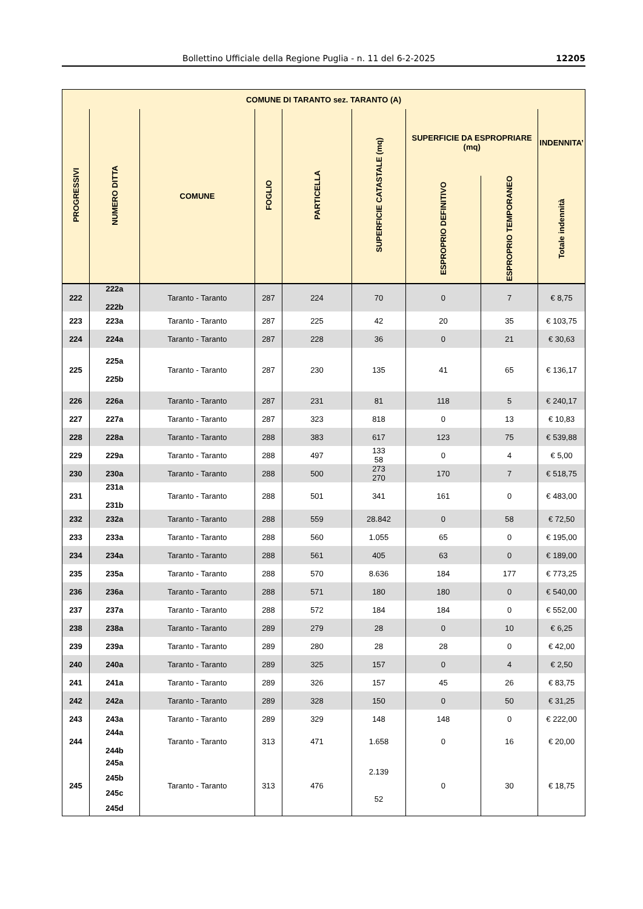Bollettino Ufficiale della Regione Puglia - n. 11 del 6-2-2025 12205
| COMUNE DI TARANTO sez. TARANTO (A) | | | | | | | | |
| --- | --- | --- | --- | --- | --- | --- | --- | --- |
| PROGRESSIVI | NUMERO DITTA | COMUNE | FOGLIO | PARTICELLA | SUPERFICIE CATASTALE (mq) | SUPERFICIE DA ESPROPRIARE (mq) | | INDENNITA’ |
| | | | | | | ESPROPRIO DEFINITIVO | ESPROPRIO TEMPORANEO | Totale indennità |
| 222 | 222a 222b | Taranto - Taranto | 287 | 224 | 70 | 0 | 7 | € 8,75 |
| 223 | 223a | Taranto - Taranto | 287 | 225 | 42 | 20 | 35 | € 103,75 |
| 224 | 224a | Taranto - Taranto | 287 | 228 | 36 | 0 | 21 | € 30,63 |
| 225 | 225a 225b | Taranto - Taranto | 287 | 230 | 135 | 41 | 65 | € 136,17 |
| 226 | 226a | Taranto - Taranto | 287 | 231 | 81 | 118 | 5 | € 240,17 |
| 227 | 227a | Taranto - Taranto | 287 | 323 | 818 | 0 | 13 | € 10,83 |
| 228 | 228a | Taranto - Taranto | 288 | 383 | 617 | 123 | 75 | € 539,88 |
| 229 | 229a | Taranto - Taranto | 288 | 497 | 133 58 | 0 | 4 | € 5,00 |
| 230 | 230a | Taranto - Taranto | 288 | 500 | 273 270 | 170 | 7 | € 518,75 |
| 231 | 231a 231b | Taranto - Taranto | 288 | 501 | 341 | 161 | 0 | € 483,00 |
| 232 | 232a | Taranto - Taranto | 288 | 559 | 28.842 | 0 | 58 | € 72,50 |
| 233 | 233a | Taranto - Taranto | 288 | 560 | 1.055 | 65 | 0 | € 195,00 |
| 234 | 234a | Taranto - Taranto | 288 | 561 | 405 | 63 | 0 | € 189,00 |
| 235 | 235a | Taranto - Taranto | 288 | 570 | 8.636 | 184 | 177 | € 773,25 |
| 236 | 236a | Taranto - Taranto | 288 | 571 | 180 | 180 | 0 | € 540,00 |
| 237 | 237a | Taranto - Taranto | 288 | 572 | 184 | 184 | 0 | € 552,00 |
| 238 | 238a | Taranto - Taranto | 289 | 279 | 28 | 0 | 10 | € 6,25 |
| 239 | 239a | Taranto - Taranto | 289 | 280 | 28 | 28 | 0 | € 42,00 |
| 240 | 240a | Taranto - Taranto | 289 | 325 | 157 | 0 | 4 | € 2,50 |
| 241 | 241a | Taranto - Taranto | 289 | 326 | 157 | 45 | 26 | € 83,75 |
| 242 | 242a | Taranto - Taranto | 289 | 328 | 150 | 0 | 50 | € 31,25 |
| 243 | 243a | Taranto - Taranto | 289 | 329 | 148 | 148 | 0 | € 222,00 |
| 244 | 244a 244b | Taranto - Taranto | 313 | 471 | 1.658 | 0 | 16 | € 20,00 |
| 245 | 245a 245b 245c 245d | Taranto - Taranto | 313 | 476 | 2.139 52 | 0 | 30 | € 18,75 |